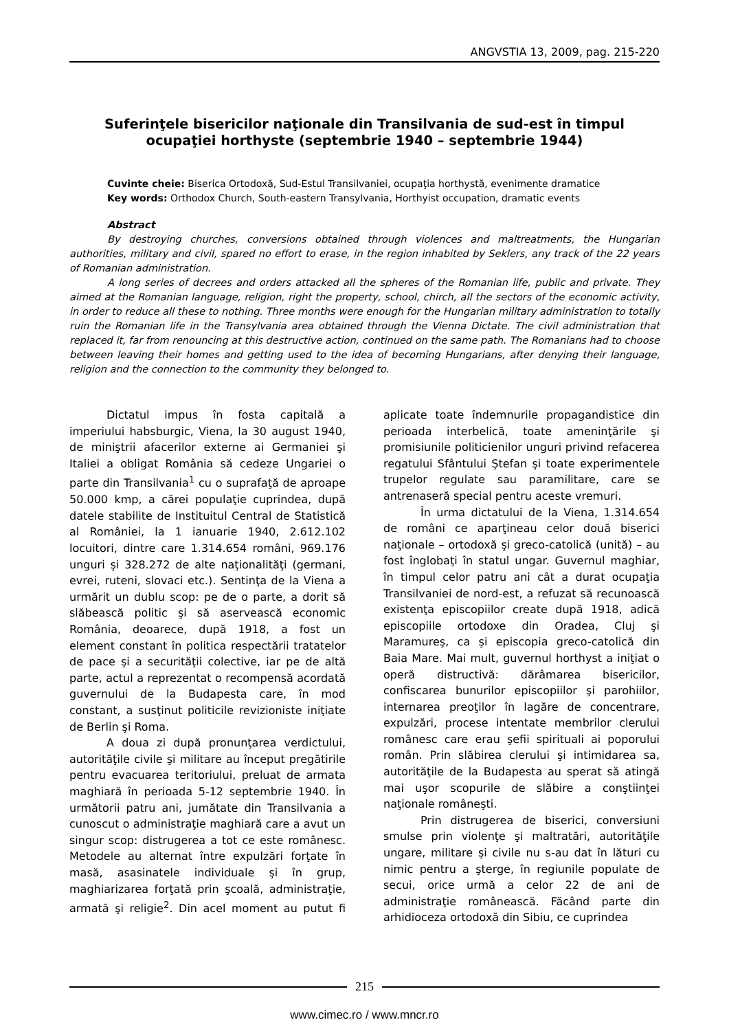ANGVSTIA 13, 2009, pag. 215-220
Suferinţele bisericilor naţionale din Transilvania de sud-est în timpul ocupaţiei horthyste (septembrie 1940 – septembrie 1944)
Cuvinte cheie: Biserica Ortodoxă, Sud-Estul Transilvaniei, ocupaţia horthystă, evenimente dramatice
Key words: Orthodox Church, South-eastern Transylvania, Horthyist occupation, dramatic events
Abstract
By destroying churches, conversions obtained through violences and maltreatments, the Hungarian authorities, military and civil, spared no effort to erase, in the region inhabited by Seklers, any track of the 22 years of Romanian administration.
A long series of decrees and orders attacked all the spheres of the Romanian life, public and private. They aimed at the Romanian language, religion, right the property, school, chirch, all the sectors of the economic activity, in order to reduce all these to nothing. Three months were enough for the Hungarian military administration to totally ruin the Romanian life in the Transylvania area obtained through the Vienna Dictate. The civil administration that replaced it, far from renouncing at this destructive action, continued on the same path. The Romanians had to choose between leaving their homes and getting used to the idea of becoming Hungarians, after denying their language, religion and the connection to the community they belonged to.
Dictatul impus în fosta capitală a imperiului habsburgic, Viena, la 30 august 1940, de miniştrii afacerilor externe ai Germaniei şi Italiei a obligat România să cedeze Ungariei o parte din Transilvania<sup>1</sup> cu o suprafaţă de aproape 50.000 kmp, a cărei populaţie cuprindea, după datele stabilite de Instituitul Central de Statistică al României, la 1 ianuarie 1940, 2.612.102 locuitori, dintre care 1.314.654 români, 969.176 unguri şi 328.272 de alte naţionalităţi (germani, evrei, ruteni, slovaci etc.). Sentinţa de la Viena a urmărit un dublu scop: pe de o parte, a dorit să slăbească politic şi să aservească economic România, deoarece, după 1918, a fost un element constant în politica respectării tratatelor de pace şi a securităţii colective, iar pe de altă parte, actul a reprezentat o recompensă acordată guvernului de la Budapesta care, în mod constant, a susţinut politicile revizioniste iniţiate de Berlin şi Roma.
A doua zi după pronunţarea verdictului, autorităţile civile şi militare au început pregătirile pentru evacuarea teritoriului, preluat de armata maghiară în perioada 5-12 septembrie 1940. În următorii patru ani, jumătate din Transilvania a cunoscut o administraţie maghiară care a avut un singur scop: distrugerea a tot ce este românesc. Metodele au alternat între expulzări forţate în masă, asasinatele individuale şi în grup, maghiarizarea forţată prin şcoală, administraţie, armată şi religie<sup>2</sup>. Din acel moment au putut fi aplicate toate îndemnurile propagandistice din perioada interbelică, toate ameninţările şi promisiunile politicienilor unguri privind refacerea regatului Sfântului Ştefan şi toate experimentele trupelor regulate sau paramilitare, care se antrenaseră special pentru aceste vremuri.
În urma dictatului de la Viena, 1.314.654 de români ce aparţineau celor două biserici naţionale – ortodoxă şi greco-catolică (unită) – au fost înglobaţi în statul ungar. Guvernul maghiar, în timpul celor patru ani cât a durat ocupaţia Transilvaniei de nord-est, a refuzat să recunoască existenţa episcopiilor create după 1918, adică episcopiile ortodoxe din Oradea, Cluj şi Maramureş, ca şi episcopia greco-catolică din Baia Mare. Mai mult, guvernul horthyst a iniţiat o operă distructivă: dărâmarea bisericilor, confiscarea bunurilor episcopiilor şi parohiilor, internarea preoţilor în lagăre de concentrare, expulzări, procese intentate membrilor clerului românesc care erau şefii spirituali ai poporului român. Prin slăbirea clerului şi intimidarea sa, autorităţile de la Budapesta au sperat să atingă mai uşor scopurile de slăbire a conştiinţei naţionale româneşti.
Prin distrugerea de biserici, conversiuni smulse prin violenţe şi maltratări, autorităţile ungare, militare şi civile nu s-au dat în lături cu nimic pentru a şterge, în regiunile populate de secui, orice urmă a celor 22 de ani de administraţie românească. Făcând parte din arhidioceza ortodoxă din Sibiu, ce cuprindea
215
www.cimec.ro / www.mncr.ro